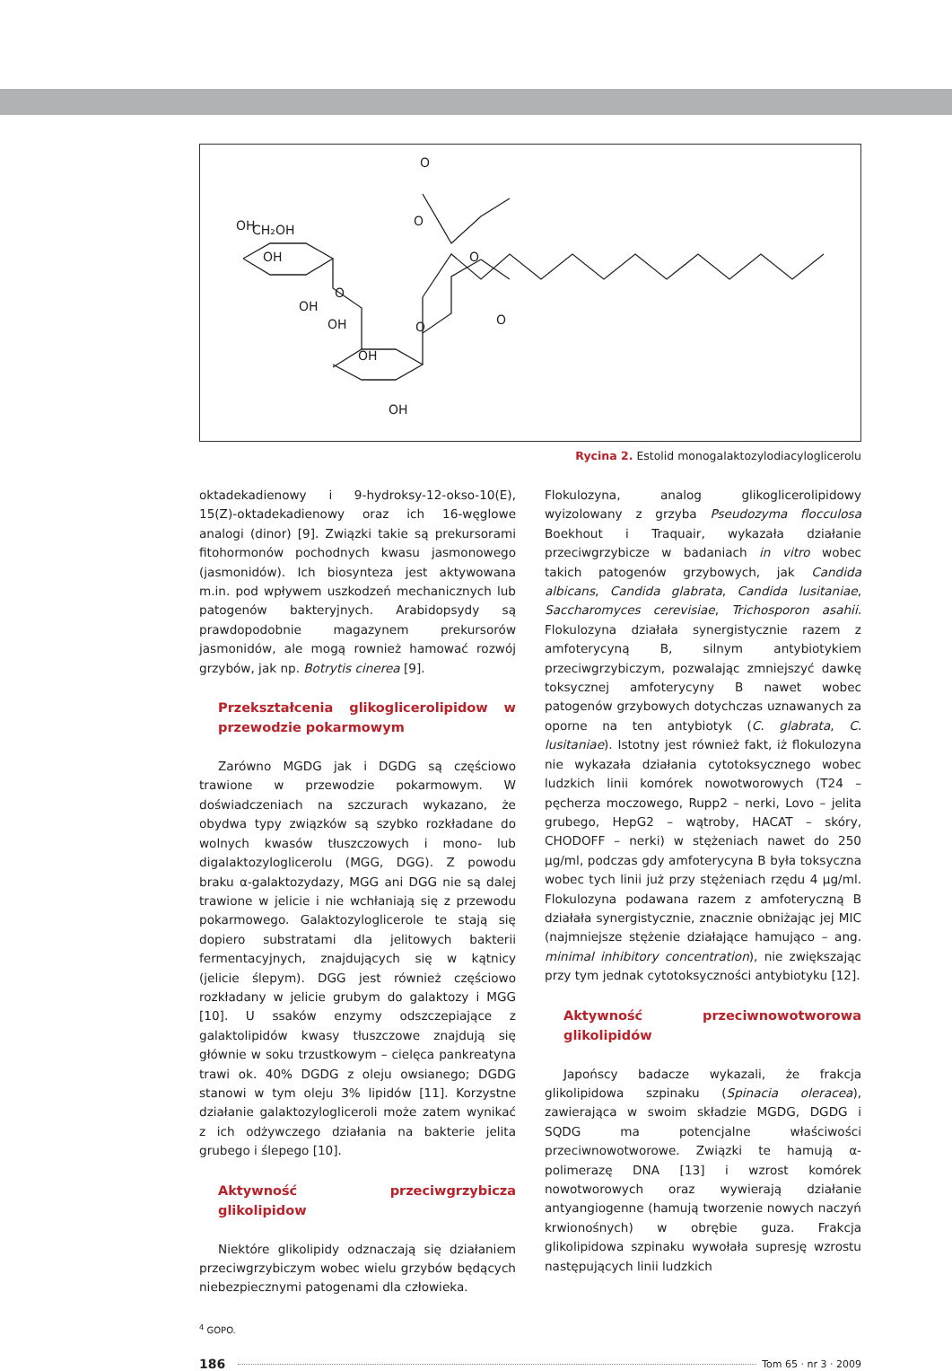CH₂OH
OH
OH
OH
OH
OH
OH
O
O
O
O
O
O
Rycina 2. Estolid monogalaktozylodiacyloglicerolu
oktadekadienowy i 9-hydroksy-12-okso-10(E), 15(Z)-oktadekadienowy oraz ich 16-węglowe analogi (dinor) [9]. Związki takie są prekursorami fitohormonów pochodnych kwasu jasmonowego (jasmonidów). Ich biosynteza jest aktywowana m.in. pod wpływem uszkodzeń mechanicznych lub patogenów bakteryjnych. Arabidopsydy są prawdopodobnie magazynem prekursorów jasmonidów, ale mogą rownież hamować rozwój grzybów, jak np. Botrytis cinerea [9].
Przekształcenia glikoglicerolipidow w przewodzie pokarmowym
Zarówno MGDG jak i DGDG są częściowo trawione w przewodzie pokarmowym. W doświadczeniach na szczurach wykazano, że obydwa typy związków są szybko rozkładane do wolnych kwasów tłuszczowych i mono- lub digalaktozyloglicerolu (MGG, DGG). Z powodu braku α-galaktozydazy, MGG ani DGG nie są dalej trawione w jelicie i nie wchłaniają się z przewodu pokarmowego. Galaktozyloglicerole te stają się dopiero substratami dla jelitowych bakterii fermentacyjnych, znajdujących się w kątnicy (jelicie ślepym). DGG jest również częściowo rozkładany w jelicie grubym do galaktozy i MGG [10]. U ssaków enzymy odszczepiające z galaktolipidów kwasy tłuszczowe znajdują się głównie w soku trzustkowym – cielęca pankreatyna trawi ok. 40% DGDG z oleju owsianego; DGDG stanowi w tym oleju 3% lipidów [11]. Korzystne działanie galaktozylogliceroli może zatem wynikać z ich odżywczego działania na bakterie jelita grubego i ślepego [10].
Aktywność przeciwgrzybicza glikolipidow
Niektóre glikolipidy odznaczają się działaniem przeciwgrzybiczym wobec wielu grzybów będących niebezpiecznymi patogenami dla człowieka.
Flokulozyna, analog glikoglicerolipidowy wyizolowany z grzyba Pseudozyma flocculosa Boekhout i Traquair, wykazała działanie przeciwgrzybicze w badaniach in vitro wobec takich patogenów grzybowych, jak Candida albicans, Candida glabrata, Candida lusitaniae, Saccharomyces cerevisiae, Trichosporon asahii. Flokulozyna działała synergistycznie razem z amfoterycyną B, silnym antybiotykiem przeciwgrzybiczym, pozwalając zmniejszyć dawkę toksycznej amfoterycyny B nawet wobec patogenów grzybowych dotychczas uznawanych za oporne na ten antybiotyk (C. glabrata, C. lusitaniae). Istotny jest również fakt, iż flokulozyna nie wykazała działania cytotoksycznego wobec ludzkich linii komórek nowotworowych (T24 – pęcherza moczowego, Rupp2 – nerki, Lovo – jelita grubego, HepG2 – wątroby, HACAT – skóry, CHODOFF – nerki) w stężeniach nawet do 250 µg/ml, podczas gdy amfoterycyna B była toksyczna wobec tych linii już przy stężeniach rzędu 4 µg/ml. Flokulozyna podawana razem z amfoteryczną B działała synergistycznie, znacznie obniżając jej MIC (najmniejsze stężenie działające hamująco – ang. minimal inhibitory concentration), nie zwiększając przy tym jednak cytotoksyczności antybiotyku [12].
Aktywność przeciwnowotworowa glikolipidów
Japońscy badacze wykazali, że frakcja glikolipidowa szpinaku (Spinacia oleracea), zawierająca w swoim składzie MGDG, DGDG i SQDG ma potencjalne właściwości przeciwnowotworowe. Związki te hamują α-polimerazę DNA [13] i wzrost komórek nowotworowych oraz wywierają działanie antyangiogenne (hamują tworzenie nowych naczyń krwionośnych) w obrębie guza. Frakcja glikolipidowa szpinaku wywołała supresję wzrostu następujących linii ludzkich
<sup>4</sup> GOPO.
186 Tom 65 · nr 3 · 2009